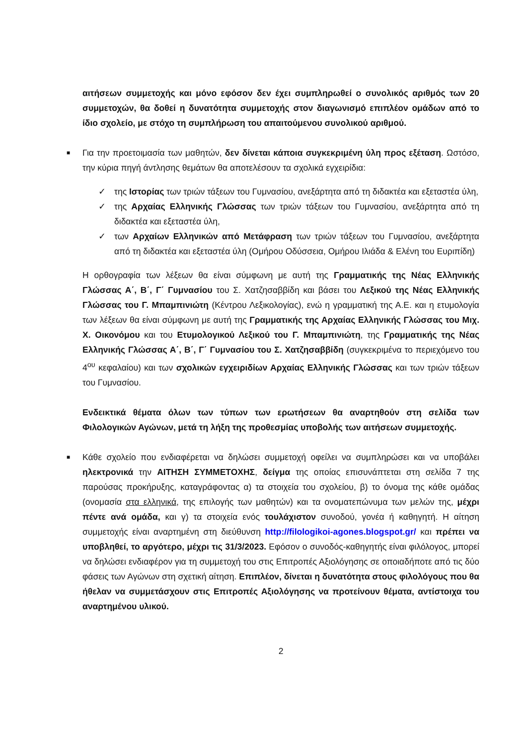αιτήσεων συμμετοχής και μόνο εφόσον δεν έχει συμπληρωθεί ο συνολικός αριθμός των 20 συμμετοχών, θα δοθεί η δυνατότητα συμμετοχής στον διαγωνισμό επιπλέον ομάδων από το ίδιο σχολείο, με στόχο τη συμπλήρωση του απαιτούμενου συνολικού αριθμού.
■
Για την προετοιμασία των μαθητών, δεν δίνεται κάποια συγκεκριμένη ύλη προς εξέταση. Ωστόσο, την κύρια πηγή άντλησης θεμάτων θα αποτελέσουν τα σχολικά εγχειρίδια:
✓ της Ιστορίας των τριών τάξεων του Γυμνασίου, ανεξάρτητα από τη διδακτέα και εξεταστέα ύλη,
✓ της Αρχαίας Ελληνικής Γλώσσας των τριών τάξεων του Γυμνασίου, ανεξάρτητα από τη διδακτέα και εξεταστέα ύλη,
✓ των Αρχαίων Ελληνικών από Μετάφραση των τριών τάξεων του Γυμνασίου, ανεξάρτητα από τη διδακτέα και εξεταστέα ύλη (Ομήρου Οδύσσεια, Ομήρου Ιλιάδα & Ελένη του Ευριπίδη)
Η ορθογραφία των λέξεων θα είναι σύμφωνη με αυτή της Γραμματικής της Νέας Ελληνικής Γλώσσας Α΄, Β΄, Γ΄ Γυμνασίου του Σ. Χατζησαββίδη και βάσει του Λεξικού της Νέας Ελληνικής Γλώσσας του Γ. Μπαμπινιώτη (Κέντρου Λεξικολογίας), ενώ η γραμματική της Α.Ε. και η ετυμολογία των λέξεων θα είναι σύμφωνη με αυτή της Γραμματικής της Αρχαίας Ελληνικής Γλώσσας του Μιχ. Χ. Οικονόμου και του Ετυμολογικού Λεξικού του Γ. Μπαμπινιώτη, της Γραμματικής της Νέας Ελληνικής Γλώσσας Α΄, Β΄, Γ΄ Γυμνασίου του Σ. Χατζησαββίδη (συγκεκριμένα το περιεχόμενο του 4<sup>ου</sup> κεφαλαίου) και των σχολικών εγχειριδίων Αρχαίας Ελληνικής Γλώσσας και των τριών τάξεων του Γυμνασίου.
Ενδεικτικά θέματα όλων των τύπων των ερωτήσεων θα αναρτηθούν στη σελίδα των Φιλολογικών Αγώνων, μετά τη λήξη της προθεσμίας υποβολής των αιτήσεων συμμετοχής.
■
Κάθε σχολείο που ενδιαφέρεται να δηλώσει συμμετοχή οφείλει να συμπληρώσει και να υποβάλει ηλεκτρονικά την ΑΙΤΗΣΗ ΣΥΜΜΕΤΟΧΗΣ, δείγμα της οποίας επισυνάπτεται στη σελίδα 7 της παρούσας προκήρυξης, καταγράφοντας α) τα στοιχεία του σχολείου, β) το όνομα της κάθε ομάδας (ονομασία στα ελληνικά, της επιλογής των μαθητών) και τα ονοματεπώνυμα των μελών της, μέχρι πέντε ανά ομάδα, και γ) τα στοιχεία ενός τουλάχιστον συνοδού, γονέα ή καθηγητή. Η αίτηση συμμετοχής είναι αναρτημένη στη διεύθυνση http://filologikoi-agones.blogspot.gr/ και πρέπει να υποβληθεί, το αργότερο, μέχρι τις 31/3/2023. Εφόσον ο συνοδός-καθηγητής είναι φιλόλογος, μπορεί να δηλώσει ενδιαφέρον για τη συμμετοχή του στις Επιτροπές Αξιολόγησης σε οποιαδήποτε από τις δύο φάσεις των Αγώνων στη σχετική αίτηση. Επιπλέον, δίνεται η δυνατότητα στους φιλολόγους που θα ήθελαν να συμμετάσχουν στις Επιτροπές Αξιολόγησης να προτείνουν θέματα, αντίστοιχα του αναρτημένου υλικού.
2